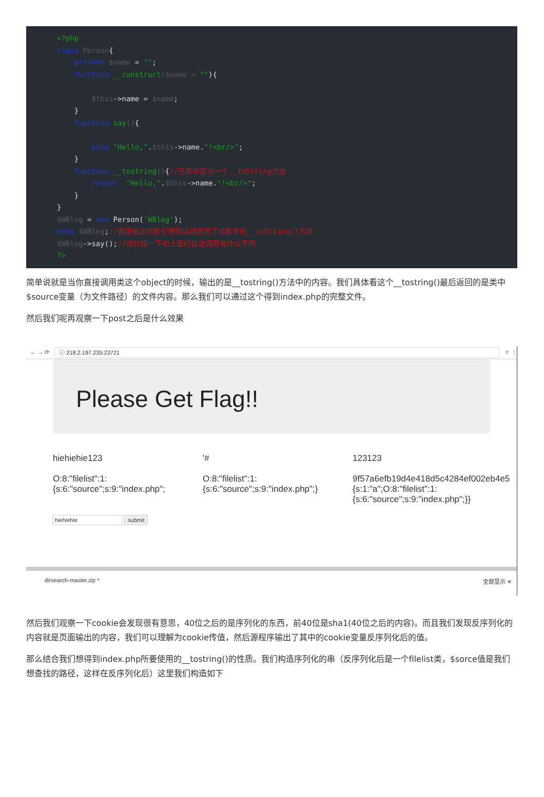<?php class Person{ private $name = ""; function __construct($name = ""){ $this->name = $name; } function say(){ echo "Hello,".$this->name."!<br/>"; } function __tostring(){//在类中定义一个__toString方法 return "Hello,".$this->name."!<br/>"; } } $WBlog = new Person('WBlog'); echo $WBlog;//直接输出对象引用则自动调用了对象中的__toString()方法 $WBlog->say();//试比较一下和上面的自动调用有什么不同 ?>
简单说就是当你直接调用类这个object的时候，输出的是__tostring()方法中的内容。我们具体看这个__tostring()最后返回的是类中$source变量（为文件路径）的文件内容。那么我们可以通过这个得到index.php的完整文件。
然后我们呢再观察一下post之后是什么效果
← → ⟳ ⓘ 218.2.197.235:23721 ☆ ⋮
Please Get Flag!!
hiehiehie123
O:8:"filelist":1:
{s:6:"source";s:9:"index.php";
'#
O:8:"filelist":1:
{s:6:"source";s:9:"index.php";}
123123
9f57a6efb19d4e418d5c4284ef002eb4e5
{s:1:"a";O:8:"filelist":1:
{s:6:"source";s:9:"index.php";}}
hiehiehie submit
dirsearch-master.zip ^ 全部显示 ✕
然后我们观察一下cookie会发现很有意思，40位之后的是序列化的东西，前40位是sha1(40位之后的内容)。而且我们发现反序列化的内容就是页面输出的内容，我们可以理解为cookie传值，然后源程序输出了其中的cookie变量反序列化后的值。
那么结合我们想得到index.php所要使用的__tostring()的性质。我们构造序列化的串（反序列化后是一个filelist类，$sorce值是我们想查找的路径，这样在反序列化后）这里我们构造如下